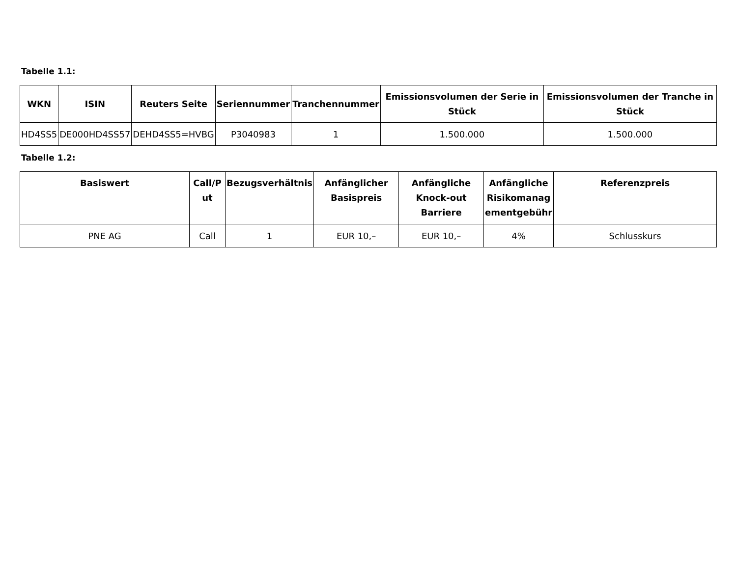Tabelle 1.1:
| WKN | ISIN | Reuters Seite | Seriennummer | Tranchennummer | Emissionsvolumen der Serie in Stück | Emissionsvolumen der Tranche in Stück |
| --- | --- | --- | --- | --- | --- | --- |
| HD4SS5 | DE000HD4SS57 | DEHD4SS5=HVBG | P3040983 | 1 | 1.500.000 | 1.500.000 |
Tabelle 1.2:
| Basiswert | Call/P ut | Bezugsverhältnis | Anfänglicher Basispreis | Anfängliche Knock-out Barriere | Anfängliche Risikomanag ementgebühr | Referenzpreis |
| --- | --- | --- | --- | --- | --- | --- |
| PNE AG | Call | 1 | EUR 10,– | EUR 10,– | 4% | Schlusskurs |